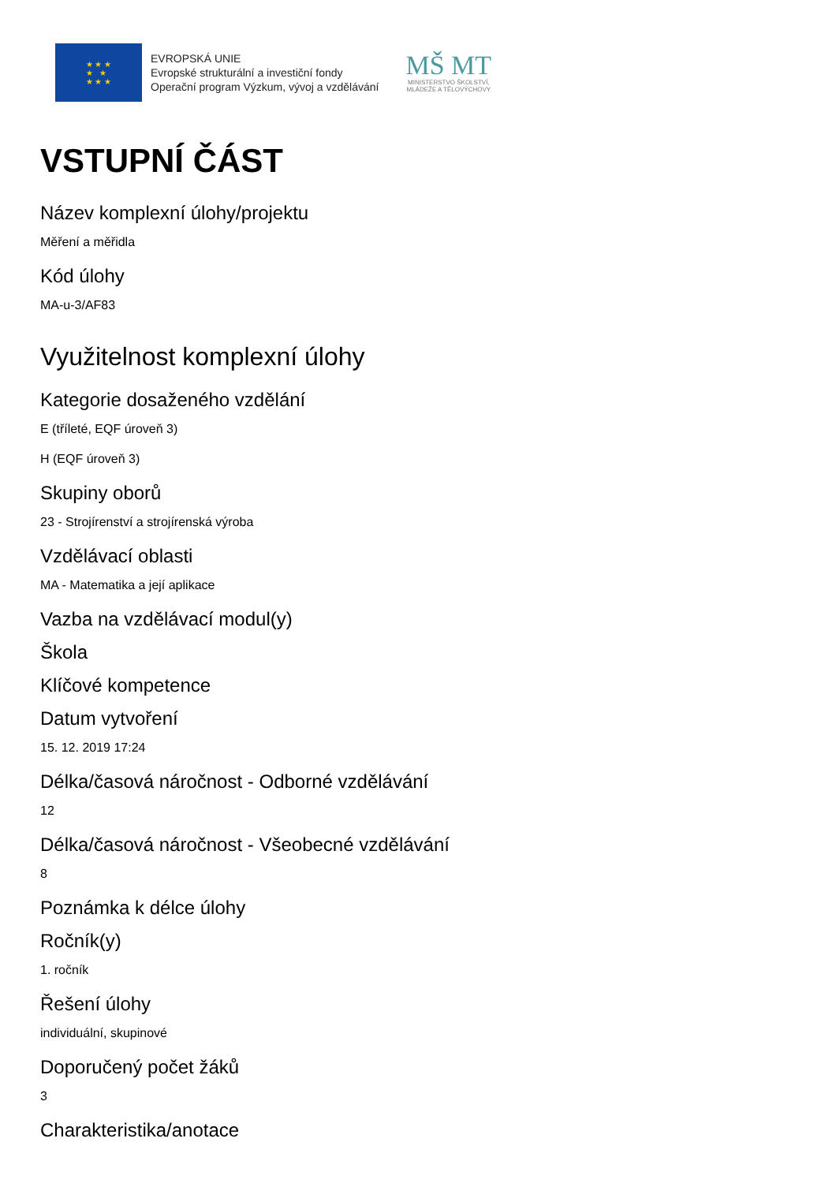★ ★ ★
★ ★
★ ★ ★
EVROPSKÁ UNIE
Evropské strukturální a investiční fondy
Operační program Výzkum, vývoj a vzdělávání
MŠ MT
MINISTERSTVO ŠKOLSTVÍ,
MLÁDEŽE A TĚLOVÝCHOVY
VSTUPNÍ ČÁST
Název komplexní úlohy/projektu
Měření a měřidla
Kód úlohy
MA-u-3/AF83
Využitelnost komplexní úlohy
Kategorie dosaženého vzdělání
E (tříleté, EQF úroveň 3)
H (EQF úroveň 3)
Skupiny oborů
23 - Strojírenství a strojírenská výroba
Vzdělávací oblasti
MA - Matematika a její aplikace
Vazba na vzdělávací modul(y)
Škola
Klíčové kompetence
Datum vytvoření
15. 12. 2019 17:24
Délka/časová náročnost - Odborné vzdělávání
12
Délka/časová náročnost - Všeobecné vzdělávání
8
Poznámka k délce úlohy
Ročník(y)
1. ročník
Řešení úlohy
individuální, skupinové
Doporučený počet žáků
3
Charakteristika/anotace